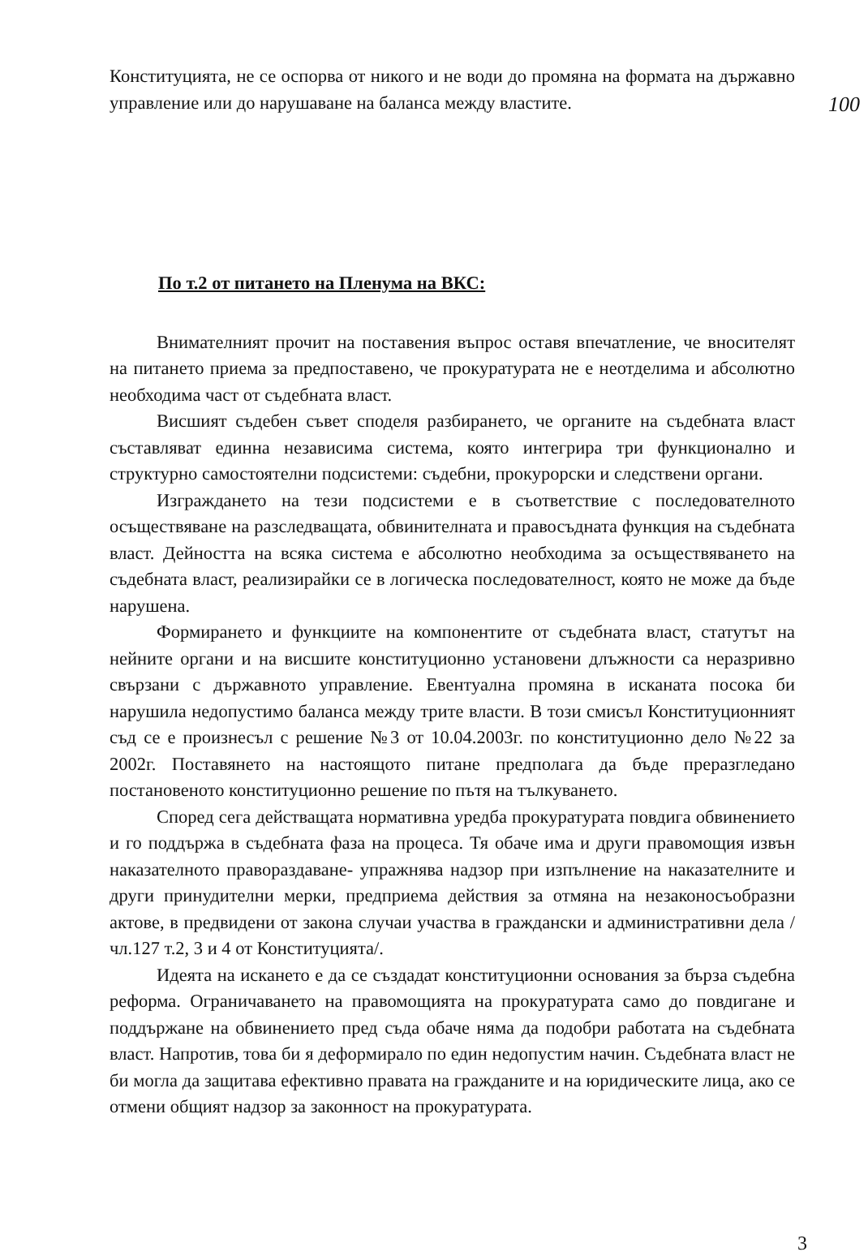Конституцията, не се оспорва от никого и не води до промяна на формата на държавно управление или до нарушаване на баланса между властите.
100
По т.2 от питането на Пленума на ВКС:
Внимателният прочит на поставения въпрос оставя впечатление, че вносителят на питането приема за предпоставено, че прокуратурата не е неотделима и абсолютно необходима част от съдебната власт.
Висшият съдебен съвет споделя разбирането, че органите на съдебната власт съставляват единна независима система, която интегрира три функционално и структурно самостоятелни подсистеми: съдебни, прокурорски и следствени органи.
Изграждането на тези подсистеми е в съответствие с последователното осъществяване на разследващата, обвинителната и правосъдната функция на съдебната власт. Дейността на всяка система е абсолютно необходима за осъществяването на съдебната власт, реализирайки се в логическа последователност, която не може да бъде нарушена.
Формирането и функциите на компонентите от съдебната власт, статутът на нейните органи и на висшите конституционно установени длъжности са неразривно свързани с държавното управление. Евентуална промяна в исканата посока би нарушила недопустимо баланса между трите власти. В този смисъл Конституционният съд се е произнесъл с решение №3 от 10.04.2003г. по конституционно дело №22 за 2002г. Поставянето на настоящото питане предполага да бъде преразгледано постановеното конституционно решение по пътя на тълкуването.
Според сега действащата нормативна уредба прокуратурата повдига обвинението и го поддържа в съдебната фаза на процеса. Тя обаче има и други правомощия извън наказателното правораздаване- упражнява надзор при изпълнение на наказателните и други принудителни мерки, предприема действия за отмяна на незаконосъобразни актове, в предвидени от закона случаи участва в граждански и административни дела /чл.127 т.2, 3 и 4 от Конституцията/.
Идеята на искането е да се създадат конституционни основания за бърза съдебна реформа. Ограничаването на правомощията на прокуратурата само до повдигане и поддържане на обвинението пред съда обаче няма да подобри работата на съдебната власт. Напротив, това би я деформирало по един недопустим начин. Съдебната власт не би могла да защитава ефективно правата на гражданите и на юридическите лица, ако се отмени общият надзор за законност на прокуратурата.
3